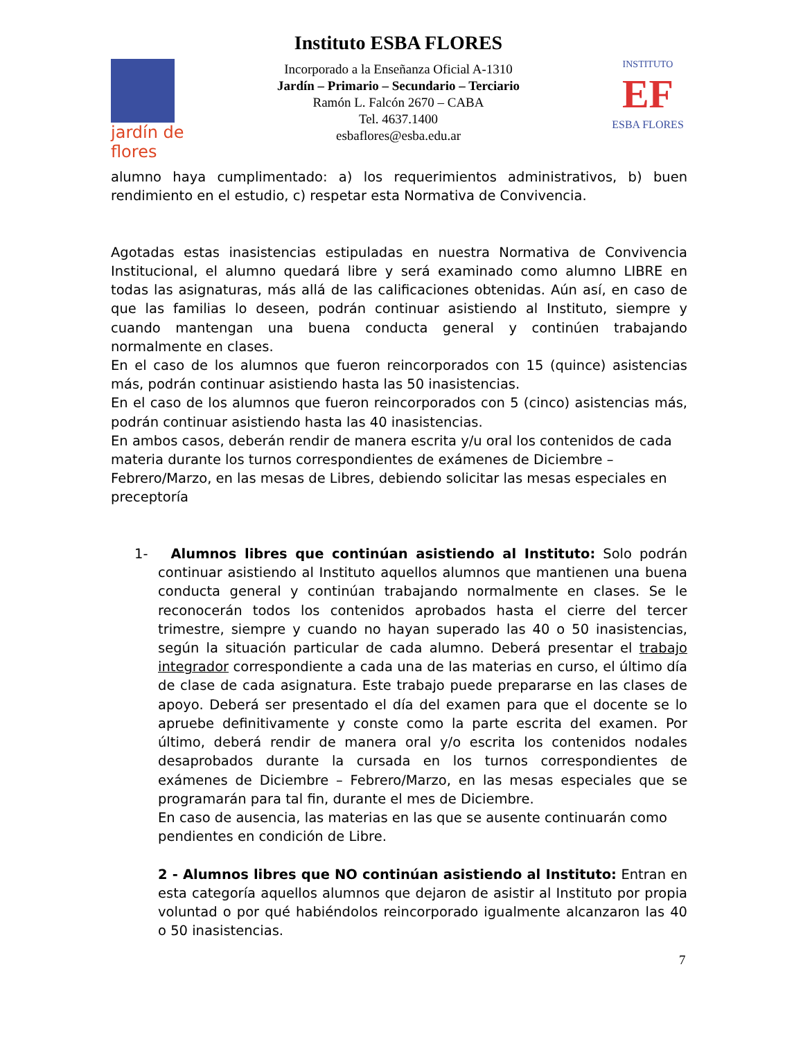jardín de flores
Instituto ESBA FLORES
Incorporado a la Enseñanza Oficial A-1310
Jardín – Primario – Secundario – Terciario
Ramón L. Falcón 2670 – CABA
Tel. 4637.1400
esbaflores@esba.edu.ar
INSTITUTO
EF
ESBA FLORES
alumno haya cumplimentado: a) los requerimientos administrativos, b) buen rendimiento en el estudio, c) respetar esta Normativa de Convivencia.
Agotadas estas inasistencias estipuladas en nuestra Normativa de Convivencia Institucional, el alumno quedará libre y será examinado como alumno LIBRE en todas las asignaturas, más allá de las calificaciones obtenidas. Aún así, en caso de que las familias lo deseen, podrán continuar asistiendo al Instituto, siempre y cuando mantengan una buena conducta general y continúen trabajando normalmente en clases.
En el caso de los alumnos que fueron reincorporados con 15 (quince) asistencias más, podrán continuar asistiendo hasta las 50 inasistencias.
En el caso de los alumnos que fueron reincorporados con 5 (cinco) asistencias más, podrán continuar asistiendo hasta las 40 inasistencias.
En ambos casos, deberán rendir de manera escrita y/u oral los contenidos de cada materia durante los turnos correspondientes de exámenes de Diciembre – Febrero/Marzo, en las mesas de Libres, debiendo solicitar las mesas especiales en preceptoría
1- Alumnos libres que continúan asistiendo al Instituto: Solo podrán continuar asistiendo al Instituto aquellos alumnos que mantienen una buena conducta general y continúan trabajando normalmente en clases. Se le reconocerán todos los contenidos aprobados hasta el cierre del tercer trimestre, siempre y cuando no hayan superado las 40 o 50 inasistencias, según la situación particular de cada alumno. Deberá presentar el trabajo integrador correspondiente a cada una de las materias en curso, el último día de clase de cada asignatura. Este trabajo puede prepararse en las clases de apoyo. Deberá ser presentado el día del examen para que el docente se lo apruebe definitivamente y conste como la parte escrita del examen. Por último, deberá rendir de manera oral y/o escrita los contenidos nodales desaprobados durante la cursada en los turnos correspondientes de exámenes de Diciembre – Febrero/Marzo, en las mesas especiales que se programarán para tal fin, durante el mes de Diciembre.
En caso de ausencia, las materias en las que se ausente continuarán como pendientes en condición de Libre.
2 - Alumnos libres que NO continúan asistiendo al Instituto: Entran en esta categoría aquellos alumnos que dejaron de asistir al Instituto por propia voluntad o por qué habiéndolos reincorporado igualmente alcanzaron las 40 o 50 inasistencias.
7